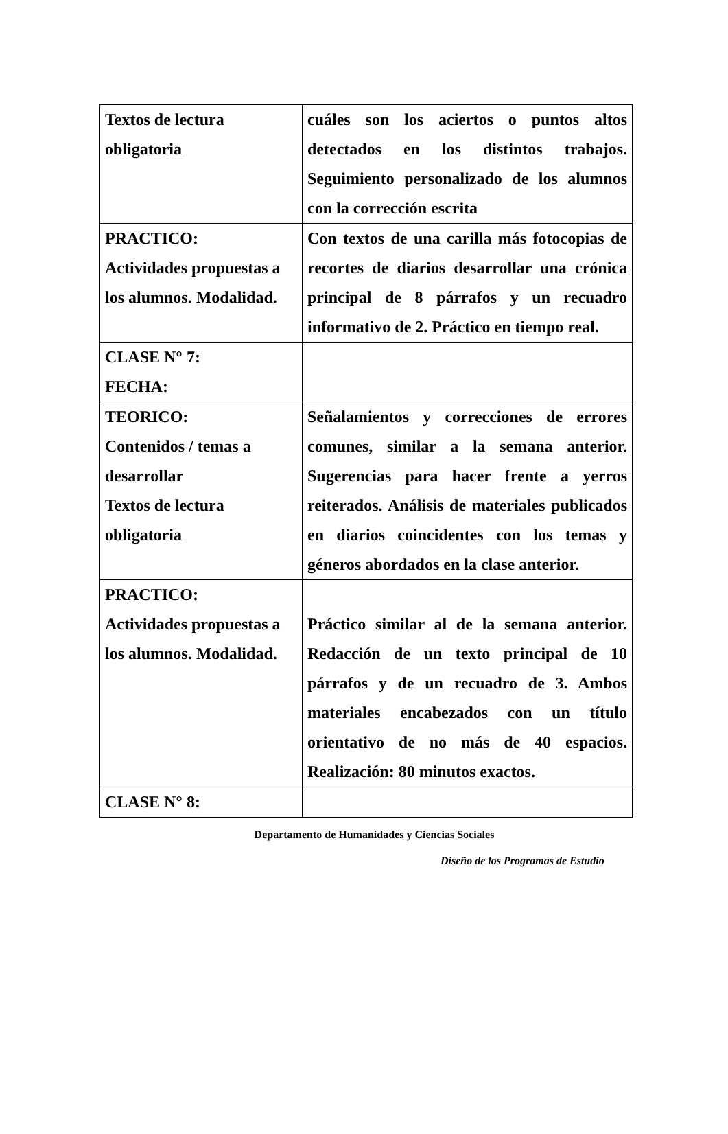| Textos de lectura obligatoria | cuáles son los aciertos o puntos altos detectados en los distintos trabajos. Seguimiento personalizado de los alumnos con la corrección escrita |
| PRACTICO: Actividades propuestas a los alumnos. Modalidad. | Con textos de una carilla más fotocopias de recortes de diarios desarrollar una crónica principal de 8 párrafos y un recuadro informativo de 2. Práctico en tiempo real. |
| CLASE N° 7: FECHA: | |
| TEORICO: Contenidos / temas a desarrollar Textos de lectura obligatoria | Señalamientos y correcciones de errores comunes, similar a la semana anterior. Sugerencias para hacer frente a yerros reiterados. Análisis de materiales publicados en diarios coincidentes con los temas y géneros abordados en la clase anterior. |
| PRACTICO: Actividades propuestas a los alumnos. Modalidad. | Práctico similar al de la semana anterior. Redacción de un texto principal de 10 párrafos y de un recuadro de 3. Ambos materiales encabezados con un título orientativo de no más de 40 espacios. Realización: 80 minutos exactos. |
| CLASE N° 8: | |
Departamento de Humanidades y Ciencias Sociales
Diseño de los Programas de Estudio